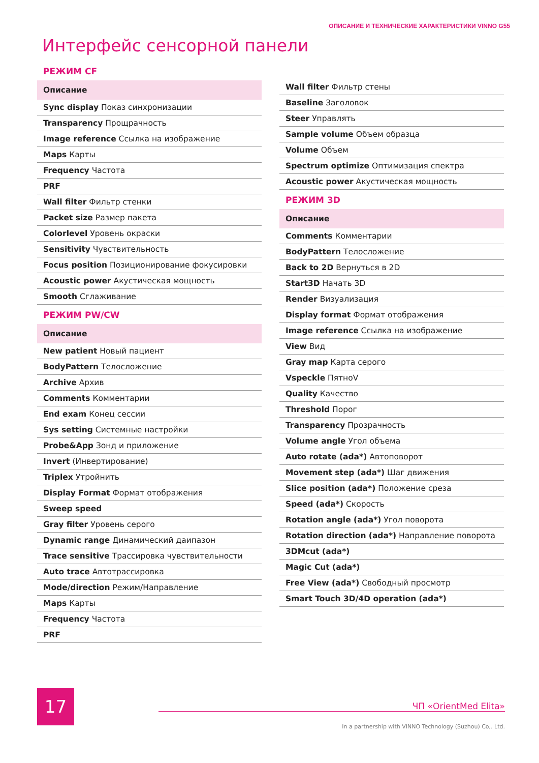ОПИСАНИЕ И ТЕХНИЧЕСКИЕ ХАРАКТЕРИСТИКИ VINNO G55
Интерфейс сенсорной панели
РЕЖИМ CF
| Описание |
| --- |
| Sync display Показ синхронизации |
| Transparency Прощрачность |
| Image reference Ссылка на изображение |
| Maps Карты |
| Frequency Частота |
| PRF |
| Wall filter Фильтр стенки |
| Packet size Размер пакета |
| Colorlevel Уровень окраски |
| Sensitivity Чувствительность |
| Focus position Позиционирование фокусировки |
| Acoustic power Акустическая мощность |
| Smooth Сглаживание |
РЕЖИМ PW/CW
| Описание |
| --- |
| New patient Новый пациент |
| BodyPattern Телосложение |
| Archive Архив |
| Comments Комментарии |
| End exam Конец сессии |
| Sys setting Системные настройки |
| Probe&App Зонд и приложение |
| Invert (Инвертирование) |
| Triplex Утройнить |
| Display Format Формат отображения |
| Sweep speed |
| Gray filter Уровень серого |
| Dynamic range Динамический даипазон |
| Trace sensitive Трассировка чувствительности |
| Auto trace Автотрассировка |
| Mode/direction Режим/Направление |
| Maps Карты |
| Frequency Частота |
| PRF |
| Wall filter Фильтр стены |
| Baseline Заголовок |
| Steer Управлять |
| Sample volume Объем образца |
| Volume Объем |
| Spectrum optimize Оптимизация спектра |
| Acoustic power Акустическая мощность |
РЕЖИМ 3D
| Описание |
| --- |
| Comments Комментарии |
| BodyPattern Телосложение |
| Back to 2D Вернуться в 2D |
| Start3D Начать 3D |
| Render Визуализация |
| Display format Формат отображения |
| Image reference Ссылка на изображение |
| View Вид |
| Gray map Карта серого |
| Vspeckle ПятноV |
| Quality Качество |
| Threshold Порог |
| Transparency Прозрачность |
| Volume angle Угол объема |
| Auto rotate (ada*) Автоповорот |
| Movement step (ada*) Шаг движения |
| Slice position (ada*) Положение среза |
| Speed (ada*) Скорость |
| Rotation angle (ada*) Угол поворота |
| Rotation direction (ada*) Направление поворота |
| 3DMcut (ada*) |
| Magic Cut (ada*) |
| Free View (ada*) Свободный просмотр |
| Smart Touch 3D/4D operation (ada*) |
17
ЧП «OrientMed Elita»
In a partnership with VINNO Technology (Suzhou) Co,. Ltd.